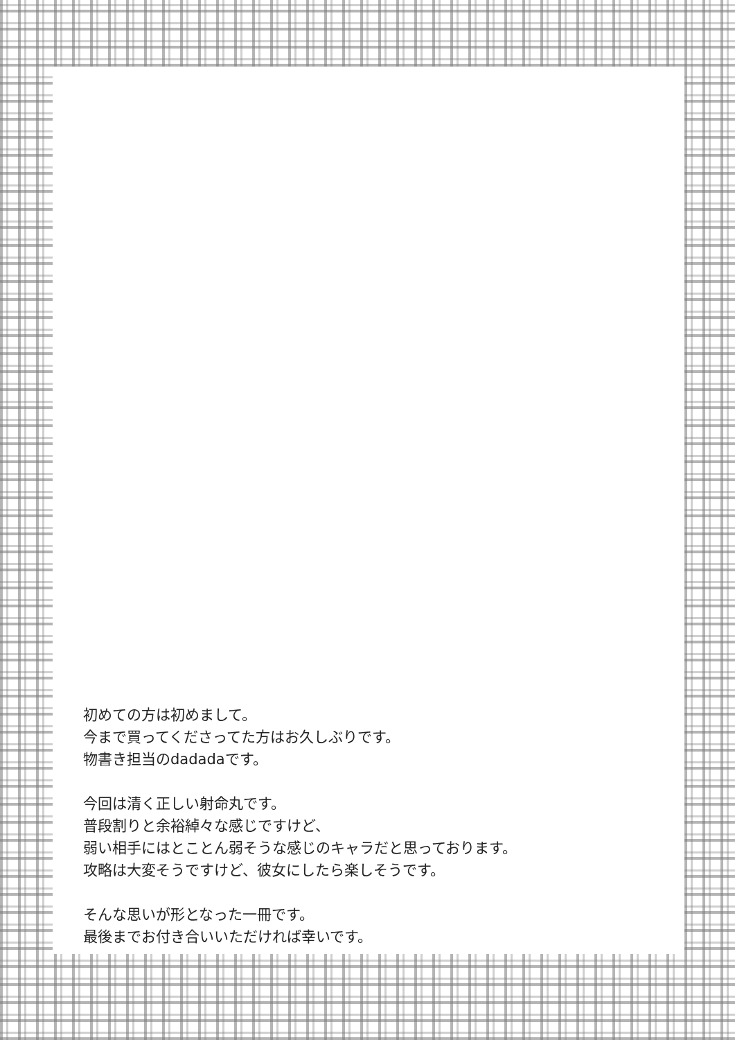初めての方は初めまして。
今まで買ってくださってた方はお久しぶりです。
物書き担当のdadadaです。
今回は清く正しい射命丸です。
普段割りと余裕綽々な感じですけど、
弱い相手にはとことん弱そうな感じのキャラだと思っております。
攻略は大変そうですけど、彼女にしたら楽しそうです。
そんな思いが形となった一冊です。
最後までお付き合いいただければ幸いです。